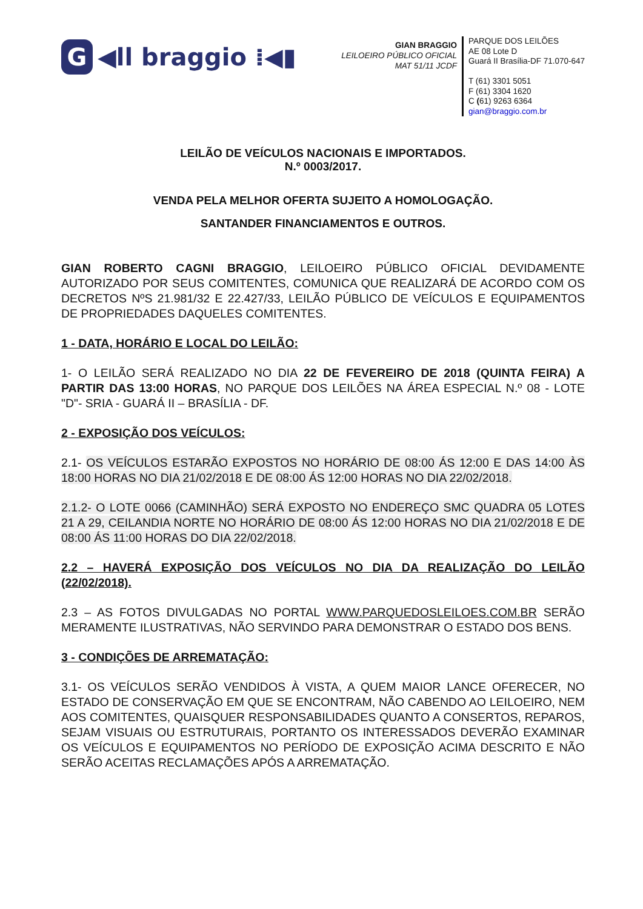G ◀ll braggio ⁞◀▮
GIAN BRAGGIO
LEILOEIRO PÚBLICO OFICIAL
MAT 51/11 JCDF
PARQUE DOS LEILÕES
AE 08 Lote D
Guará II Brasília-DF 71.070-647
T (61) 3301 5051
F (61) 3304 1620
C (61) 9263 6364
gian@braggio.com.br
LEILÃO DE VEÍCULOS NACIONAIS E IMPORTADOS.
N.º 0003/2017.
VENDA PELA MELHOR OFERTA SUJEITO A HOMOLOGAÇÃO.
SANTANDER FINANCIAMENTOS E OUTROS.
GIAN ROBERTO CAGNI BRAGGIO, LEILOEIRO PÚBLICO OFICIAL DEVIDAMENTE AUTORIZADO POR SEUS COMITENTES, COMUNICA QUE REALIZARÁ DE ACORDO COM OS DECRETOS NºS 21.981/32 E 22.427/33, LEILÃO PÚBLICO DE VEÍCULOS E EQUIPAMENTOS DE PROPRIEDADES DAQUELES COMITENTES.
1 - DATA, HORÁRIO E LOCAL DO LEILÃO:
1- O LEILÃO SERÁ REALIZADO NO DIA 22 DE FEVEREIRO DE 2018 (QUINTA FEIRA) A PARTIR DAS 13:00 HORAS, NO PARQUE DOS LEILÕES NA ÁREA ESPECIAL N.º 08 - LOTE "D"- SRIA - GUARÁ II – BRASÍLIA - DF.
2 - EXPOSIÇÃO DOS VEÍCULOS:
2.1- OS VEÍCULOS ESTARÃO EXPOSTOS NO HORÁRIO DE 08:00 ÁS 12:00 E DAS 14:00 ÀS 18:00 HORAS NO DIA 21/02/2018 E DE 08:00 ÁS 12:00 HORAS NO DIA 22/02/2018.
2.1.2- O LOTE 0066 (CAMINHÃO) SERÁ EXPOSTO NO ENDEREÇO SMC QUADRA 05 LOTES 21 A 29, CEILANDIA NORTE NO HORÁRIO DE 08:00 ÁS 12:00 HORAS NO DIA 21/02/2018 E DE 08:00 ÁS 11:00 HORAS DO DIA 22/02/2018.
2.2 – HAVERÁ EXPOSIÇÃO DOS VEÍCULOS NO DIA DA REALIZAÇÃO DO LEILÃO (22/02/2018).
2.3 – AS FOTOS DIVULGADAS NO PORTAL WWW.PARQUEDOSLEILOES.COM.BR SERÃO MERAMENTE ILUSTRATIVAS, NÃO SERVINDO PARA DEMONSTRAR O ESTADO DOS BENS.
3 - CONDIÇÕES DE ARREMATAÇÃO:
3.1- OS VEÍCULOS SERÃO VENDIDOS À VISTA, A QUEM MAIOR LANCE OFERECER, NO ESTADO DE CONSERVAÇÃO EM QUE SE ENCONTRAM, NÃO CABENDO AO LEILOEIRO, NEM AOS COMITENTES, QUAISQUER RESPONSABILIDADES QUANTO A CONSERTOS, REPAROS, SEJAM VISUAIS OU ESTRUTURAIS, PORTANTO OS INTERESSADOS DEVERÃO EXAMINAR OS VEÍCULOS E EQUIPAMENTOS NO PERÍODO DE EXPOSIÇÃO ACIMA DESCRITO E NÃO SERÃO ACEITAS RECLAMAÇÕES APÓS A ARREMATAÇÃO.